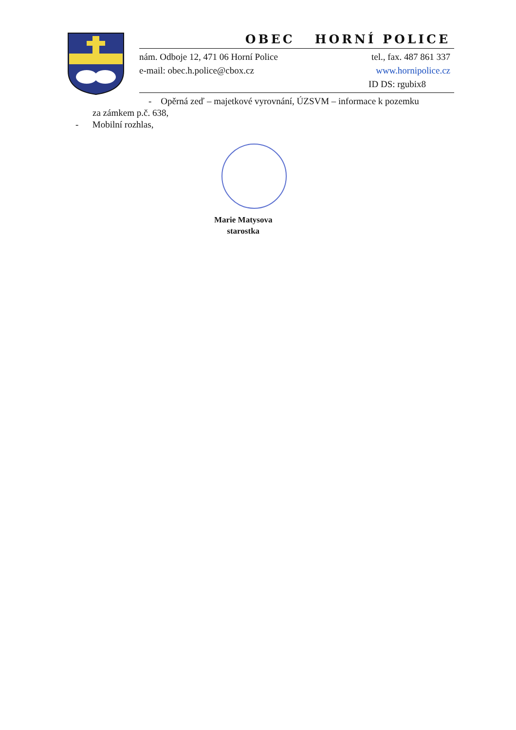OBEC HORNÍ POLICE
nám. Odboje 12, 471 06 Horní Police tel., fax. 487 861 337
e-mail: obec.h.police@cbox.cz www.hornipolice.cz
ID DS: rgubix8
- Opěrná zeď – majetkové vyrovnání, ÚZSVM – informace k pozemku
za zámkem p.č. 638,
- Mobilní rozhlas,
Marie Matysova
starostka